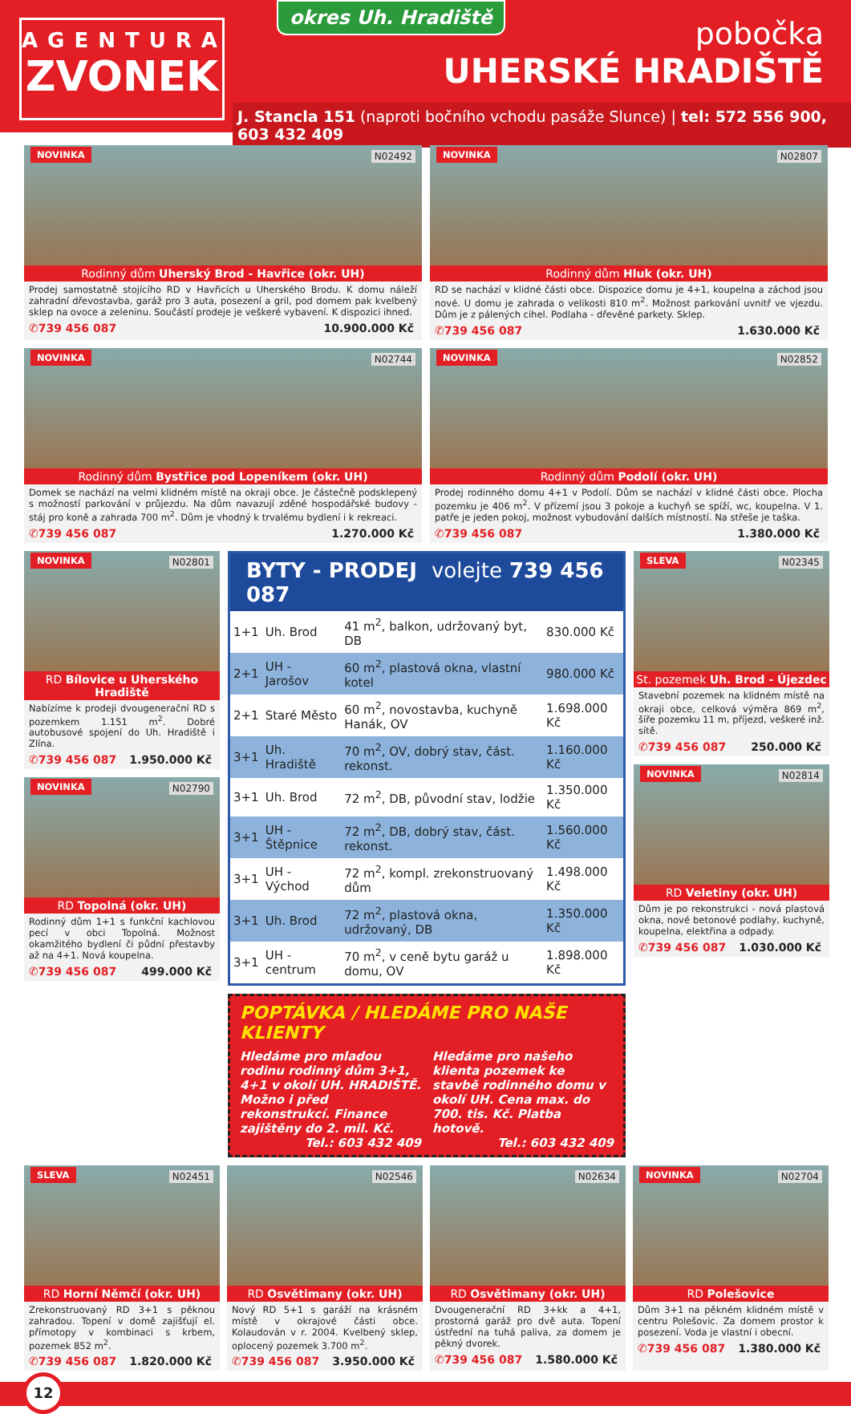AGENTURA
ZVONEK
okres Uh. Hradiště
pobočka
UHERSKÉ HRADIŠTĚ
J. Stancla 151 (naproti bočního vchodu pasáže Slunce) | tel: 572 556 900, 603 432 409
NOVINKA N02492
Rodinný dům Uherský Brod - Havřice (okr. UH)
Prodej samostatně stojícího RD v Havřicích u Uherského Brodu. K domu náleží zahradní dřevostavba, garáž pro 3 auta, posezení a gril, pod domem pak kvelbený sklep na ovoce a zeleninu. Součástí prodeje je veškeré vybavení. K dispozici ihned.
✆739 456 087 10.900.000 Kč
NOVINKA N02807
Rodinný dům Hluk (okr. UH)
RD se nachází v klidné části obce. Dispozice domu je 4+1, koupelna a záchod jsou nové. U domu je zahrada o velikosti 810 m<sup>2</sup>. Možnost parkování uvnitř ve vjezdu. Dům je z pálených cihel. Podlaha - dřevěné parkety. Sklep.
✆739 456 087 1.630.000 Kč
NOVINKA N02744
Rodinný dům Bystřice pod Lopeníkem (okr. UH)
Domek se nachází na velmi klidném místě na okraji obce. Je částečně podsklepený s možností parkování v průjezdu. Na dům navazují zděné hospodářské budovy - stáj pro koně a zahrada 700 m<sup>2</sup>. Dům je vhodný k trvalému bydlení i k rekreaci.
✆739 456 087 1.270.000 Kč
NOVINKA N02852
Rodinný dům Podolí (okr. UH)
Prodej rodinného domu 4+1 v Podolí. Dům se nachází v klidné části obce. Plocha pozemku je 406 m<sup>2</sup>. V přízemí jsou 3 pokoje a kuchyň se spíží, wc, koupelna. V 1. patře je jeden pokoj, možnost vybudování dalších místností. Na střeše je taška.
✆739 456 087 1.380.000 Kč
NOVINKA N02801
RD Bílovice u Uherského Hradiště
Nabízíme k prodeji dvougenerační RD s pozemkem 1.151 m<sup>2</sup>. Dobré autobusové spojení do Uh. Hradiště i Zlína.
✆739 456 087 1.950.000 Kč
NOVINKA N02790
RD Topolná (okr. UH)
Rodinný dům 1+1 s funkční kachlovou pecí v obci Topolná. Možnost okamžitého bydlení či půdní přestavby až na 4+1. Nová koupelna.
✆739 456 087 499.000 Kč
BYTY - PRODEJ volejte 739 456 087
| 1+1 | Uh. Brod | 41 m<sup>2</sup>, balkon, udržovaný byt, DB | 830.000 Kč |
| 2+1 | UH - Jarošov | 60 m<sup>2</sup>, plastová okna, vlastní kotel | 980.000 Kč |
| 2+1 | Staré Město | 60 m<sup>2</sup>, novostavba, kuchyně Hanák, OV | 1.698.000 Kč |
| 3+1 | Uh. Hradiště | 70 m<sup>2</sup>, OV, dobrý stav, část. rekonst. | 1.160.000 Kč |
| 3+1 | Uh. Brod | 72 m<sup>2</sup>, DB, původní stav, lodžie | 1.350.000 Kč |
| 3+1 | UH - Štěpnice | 72 m<sup>2</sup>, DB, dobrý stav, část. rekonst. | 1.560.000 Kč |
| 3+1 | UH - Východ | 72 m<sup>2</sup>, kompl. zrekonstruovaný dům | 1.498.000 Kč |
| 3+1 | Uh. Brod | 72 m<sup>2</sup>, plastová okna, udržovaný, DB | 1.350.000 Kč |
| 3+1 | UH - centrum | 70 m<sup>2</sup>, v ceně bytu garáž u domu, OV | 1.898.000 Kč |
POPTÁVKA / HLEDÁME PRO NAŠE KLIENTY
Hledáme pro mladou rodinu rodinný dům 3+1, 4+1 v okolí UH. HRADIŠTĚ. Možno i před rekonstrukcí. Finance zajištěny do 2. mil. Kč.
Tel.: 603 432 409
Hledáme pro našeho klienta pozemek ke stavbě rodinného domu v okolí UH. Cena max. do 700. tis. Kč. Platba hotově.
Tel.: 603 432 409
SLEVA N02345
St. pozemek Uh. Brod - Újezdec
Stavební pozemek na klidném místě na okraji obce, celková výměra 869 m<sup>2</sup>, šíře pozemku 11 m, příjezd, veškeré inž. sítě.
✆739 456 087 250.000 Kč
NOVINKA N02814
RD Veletiny (okr. UH)
Dům je po rekonstrukci - nová plastová okna, nové betonové podlahy, kuchyně, koupelna, elektřina a odpady.
✆739 456 087 1.030.000 Kč
SLEVA N02451
RD Horní Němčí (okr. UH)
Zrekonstruovaný RD 3+1 s pěknou zahradou. Topení v domě zajišťují el. přímotopy v kombinaci s krbem, pozemek 852 m<sup>2</sup>.
✆739 456 087 1.820.000 Kč
N02546
RD Osvětimany (okr. UH)
Nový RD 5+1 s garáží na krásném místě v okrajové části obce. Kolaudován v r. 2004. Kvelbený sklep, oplocený pozemek 3.700 m<sup>2</sup>.
✆739 456 087 3.950.000 Kč
N02634
RD Osvětimany (okr. UH)
Dvougenerační RD 3+kk a 4+1, prostorná garáž pro dvě auta. Topení ústřední na tuhá paliva, za domem je pěkný dvorek.
✆739 456 087 1.580.000 Kč
NOVINKA N02704
RD Polešovice
Dům 3+1 na pěkném klidném místě v centru Polešovic. Za domem prostor k posezení. Voda je vlastní i obecní.
✆739 456 087 1.380.000 Kč
12